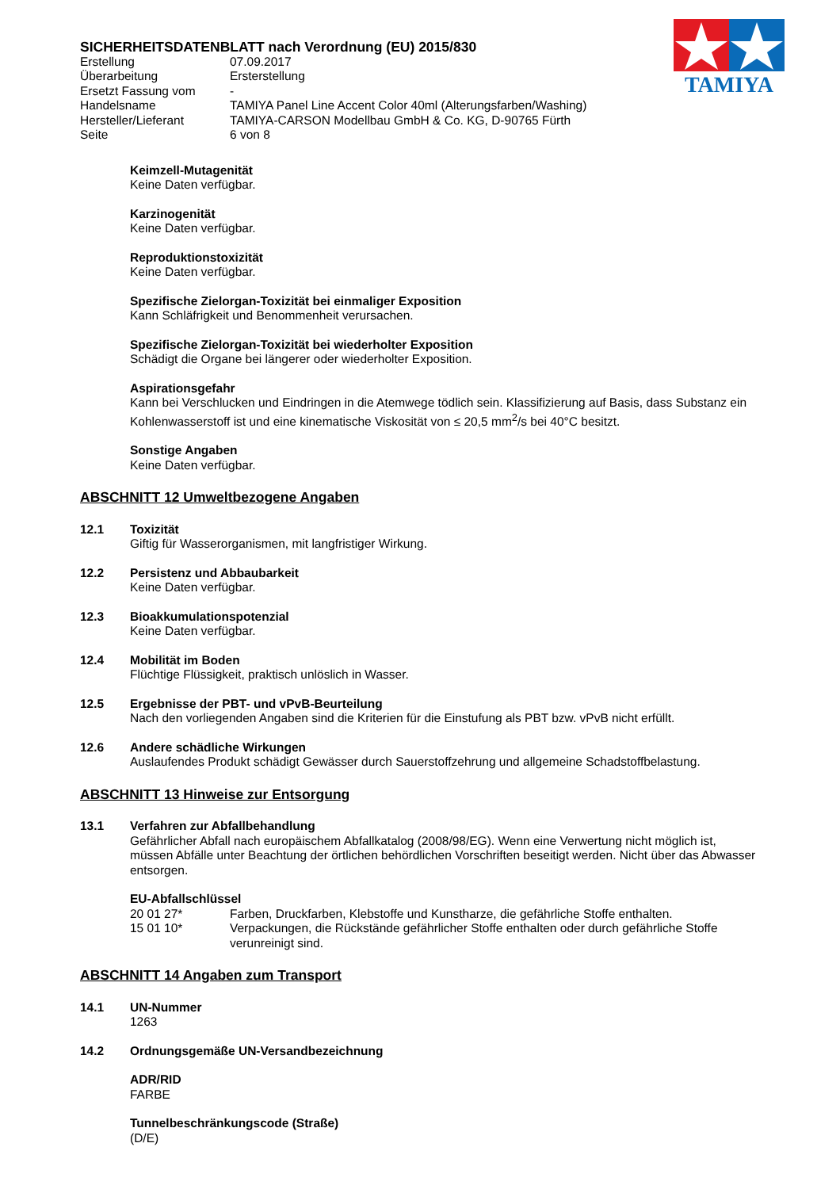TAMIYA
SICHERHEITSDATENBLATT nach Verordnung (EU) 2015/830
| Erstellung | 07.09.2017 |
| Überarbeitung | Ersterstellung |
| Ersetzt Fassung vom | - |
| Handelsname | TAMIYA Panel Line Accent Color 40ml (Alterungsfarben/Washing) |
| Hersteller/Lieferant | TAMIYA-CARSON Modellbau GmbH & Co. KG, D-90765 Fürth |
| Seite | 6 von 8 |
Keimzell-Mutagenität
Keine Daten verfügbar.
Karzinogenität
Keine Daten verfügbar.
Reproduktionstoxizität
Keine Daten verfügbar.
Spezifische Zielorgan-Toxizität bei einmaliger Exposition
Kann Schläfrigkeit und Benommenheit verursachen.
Spezifische Zielorgan-Toxizität bei wiederholter Exposition
Schädigt die Organe bei längerer oder wiederholter Exposition.
Aspirationsgefahr
Kann bei Verschlucken und Eindringen in die Atemwege tödlich sein. Klassifizierung auf Basis, dass Substanz ein Kohlenwasserstoff ist und eine kinematische Viskosität von ≤ 20,5 mm<sup>2</sup>/s bei 40°C besitzt.
Sonstige Angaben
Keine Daten verfügbar.
ABSCHNITT 12 Umweltbezogene Angaben
12.1 Toxizität
Giftig für Wasserorganismen, mit langfristiger Wirkung.
12.2 Persistenz und Abbaubarkeit
Keine Daten verfügbar.
12.3 Bioakkumulationspotenzial
Keine Daten verfügbar.
12.4 Mobilität im Boden
Flüchtige Flüssigkeit, praktisch unlöslich in Wasser.
12.5 Ergebnisse der PBT- und vPvB-Beurteilung
Nach den vorliegenden Angaben sind die Kriterien für die Einstufung als PBT bzw. vPvB nicht erfüllt.
12.6 Andere schädliche Wirkungen
Auslaufendes Produkt schädigt Gewässer durch Sauerstoffzehrung und allgemeine Schadstoffbelastung.
ABSCHNITT 13 Hinweise zur Entsorgung
13.1 Verfahren zur Abfallbehandlung
Gefährlicher Abfall nach europäischem Abfallkatalog (2008/98/EG). Wenn eine Verwertung nicht möglich ist, müssen Abfälle unter Beachtung der örtlichen behördlichen Vorschriften beseitigt werden. Nicht über das Abwasser entsorgen.
EU-Abfallschlüssel
| 20 01 27* | Farben, Druckfarben, Klebstoffe und Kunstharze, die gefährliche Stoffe enthalten. |
| 15 01 10* | Verpackungen, die Rückstände gefährlicher Stoffe enthalten oder durch gefährliche Stoffe verunreinigt sind. |
ABSCHNITT 14 Angaben zum Transport
14.1 UN-Nummer
1263
14.2 Ordnungsgemäße UN-Versandbezeichnung
ADR/RID
FARBE
Tunnelbeschränkungscode (Straße)
(D/E)